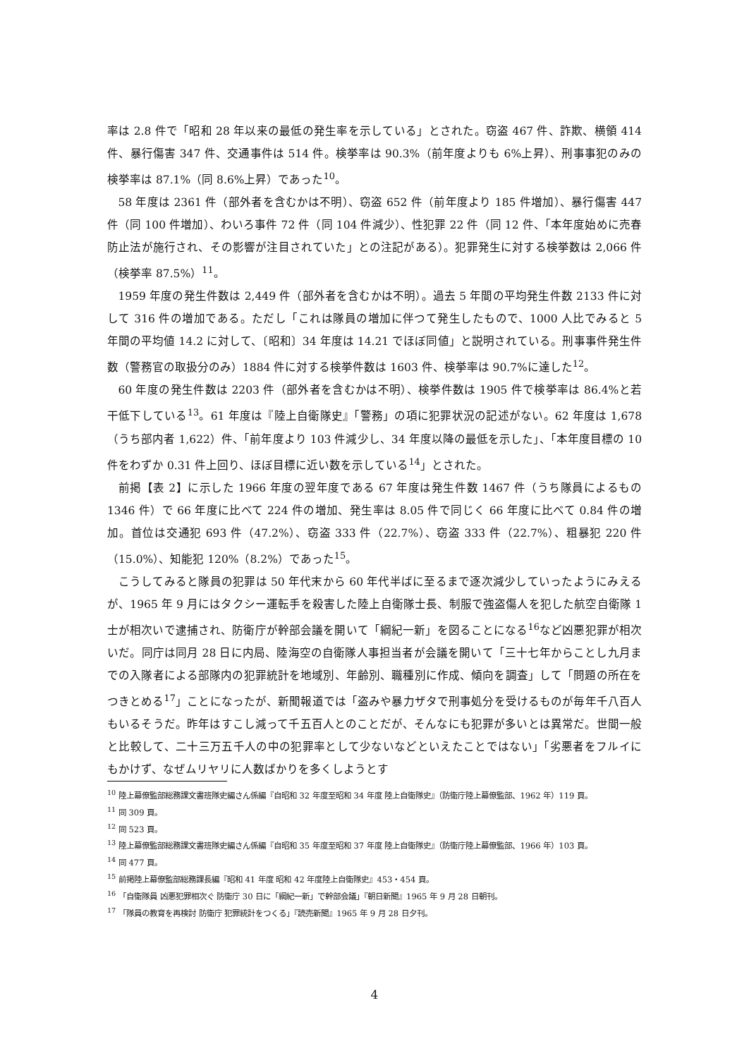率は 2.8 件で「昭和 28 年以来の最低の発生率を示している」とされた。窃盗 467 件、詐欺、横領 414 件、暴行傷害 347 件、交通事件は 514 件。検挙率は 90.3%（前年度よりも 6%上昇）、刑事事犯のみの検挙率は 87.1%（同 8.6%上昇）であった<sup>10</sup>。
58 年度は 2361 件（部外者を含むかは不明）、窃盗 652 件（前年度より 185 件増加）、暴行傷害 447 件（同 100 件増加）、わいろ事件 72 件（同 104 件減少）、性犯罪 22 件（同 12 件、「本年度始めに売春防止法が施行され、その影響が注目されていた」との注記がある）。犯罪発生に対する検挙数は 2,066 件（検挙率 87.5%）<sup>11</sup>。
1959 年度の発生件数は 2,449 件（部外者を含むかは不明）。過去 5 年間の平均発生件数 2133 件に対して 316 件の増加である。ただし「これは隊員の増加に伴つて発生したもので、1000 人比でみると 5 年間の平均値 14.2 に対して、〔昭和〕34 年度は 14.21 でほぼ同値」と説明されている。刑事事件発生件数（警務官の取扱分のみ）1884 件に対する検挙件数は 1603 件、検挙率は 90.7%に達した<sup>12</sup>。
60 年度の発生件数は 2203 件（部外者を含むかは不明）、検挙件数は 1905 件で検挙率は 86.4%と若干低下している<sup>13</sup>。61 年度は『陸上自衛隊史』「警務」の項に犯罪状況の記述がない。62 年度は 1,678（うち部内者 1,622）件、「前年度より 103 件減少し、34 年度以降の最低を示した」、「本年度目標の 10 件をわずか 0.31 件上回り、ほぼ目標に近い数を示している<sup>14</sup>」とされた。
前掲【表 2】に示した 1966 年度の翌年度である 67 年度は発生件数 1467 件（うち隊員によるもの 1346 件）で 66 年度に比べて 224 件の増加、発生率は 8.05 件で同じく 66 年度に比べて 0.84 件の増加。首位は交通犯 693 件（47.2%）、窃盗 333 件（22.7%）、窃盗 333 件（22.7%）、粗暴犯 220 件（15.0%）、知能犯 120%（8.2%）であった<sup>15</sup>。
こうしてみると隊員の犯罪は 50 年代末から 60 年代半ばに至るまで逐次減少していったようにみえるが、1965 年 9 月にはタクシー運転手を殺害した陸上自衛隊士長、制服で強盗傷人を犯した航空自衛隊 1 士が相次いで逮捕され、防衛庁が幹部会議を開いて「綱紀一新」を図ることになる<sup>16</sup>など凶悪犯罪が相次いだ。同庁は同月 28 日に内局、陸海空の自衛隊人事担当者が会議を開いて「三十七年からことし九月までの入隊者による部隊内の犯罪統計を地域別、年齢別、職種別に作成、傾向を調査」して「問題の所在をつきとめる<sup>17</sup>」ことになったが、新聞報道では「盗みや暴力ザタで刑事処分を受けるものが毎年千八百人もいるそうだ。昨年はすこし減って千五百人とのことだが、そんなにも犯罪が多いとは異常だ。世間一般と比較して、二十三万五千人の中の犯罪率として少ないなどといえたことではない」「劣悪者をフルイにもかけず、なぜムリヤリに人数ばかりを多くしようとす
<sup>10</sup> 陸上幕僚監部総務課文書班隊史編さん係編『自昭和 32 年度至昭和 34 年度 陸上自衛隊史』（防衛庁陸上幕僚監部、1962 年）119 頁。
<sup>11</sup> 同 309 頁。
<sup>12</sup> 同 523 頁。
<sup>13</sup> 陸上幕僚監部総務課文書班隊史編さん係編『自昭和 35 年度至昭和 37 年度 陸上自衛隊史』（防衛庁陸上幕僚監部、1966 年）103 頁。
<sup>14</sup> 同 477 頁。
<sup>15</sup> 前掲陸上幕僚監部総務課長編『昭和 41 年度 昭和 42 年度陸上自衛隊史』453・454 頁。
<sup>16</sup> 「自衛隊員 凶悪犯罪相次ぐ 防衛庁 30 日に「綱紀一新」で幹部会議」『朝日新聞』1965 年 9 月 28 日朝刊。
<sup>17</sup> 「隊員の教育を再検討 防衛庁 犯罪統計をつくる」『読売新聞』1965 年 9 月 28 日夕刊。
4